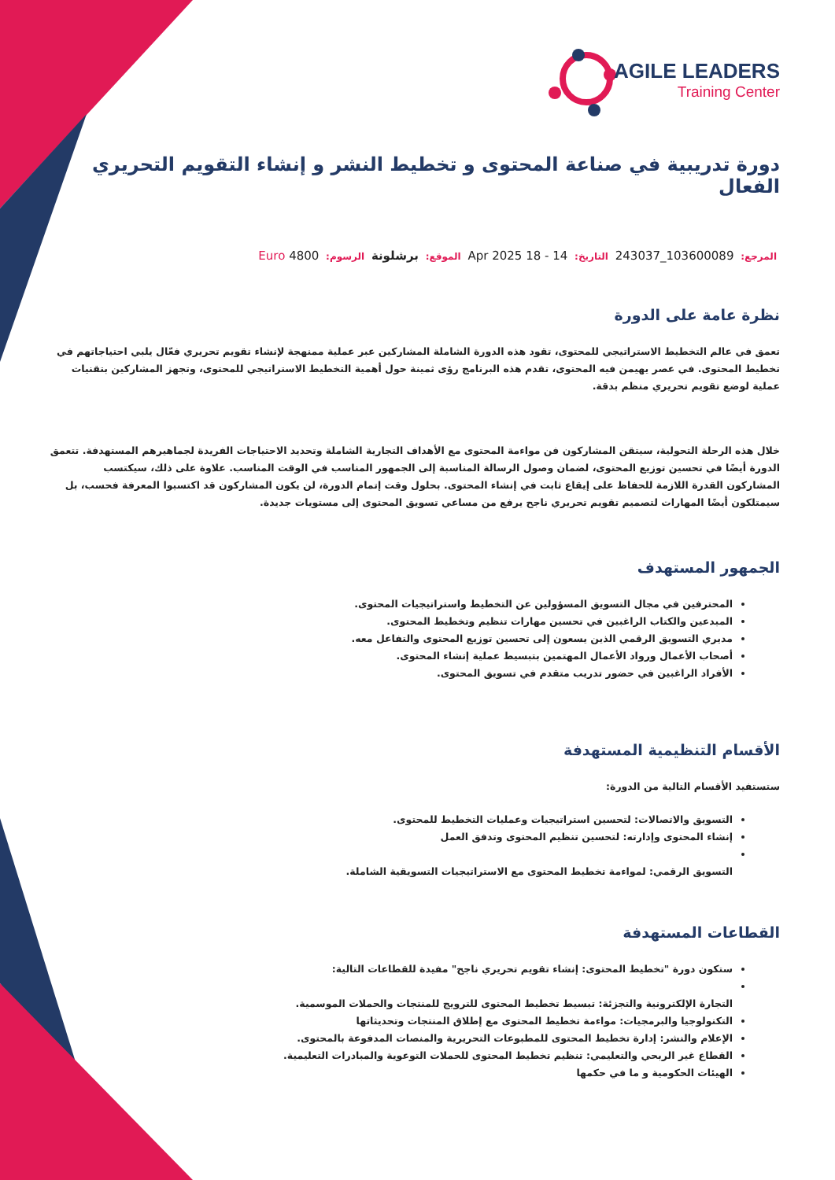AGILE LEADERS
Training Center
دورة تدريبية في صناعة المحتوى و تخطيط النشر و إنشاء التقويم التحريري الفعال
المرجع: 103600089_243037 التاريخ: 14 - 18 Apr 2025 الموقع: برشلونة الرسوم: 4800 Euro
نظرة عامة على الدورة
تعمق في عالم التخطيط الاستراتيجي للمحتوى، تقود هذه الدورة الشاملة المشاركين عبر عملية ممنهجة لإنشاء تقويم تحريري فعّال يلبي احتياجاتهم في تخطيط المحتوى. في عصر يهيمن فيه المحتوى، تقدم هذه البرنامج رؤى ثمينة حول أهمية التخطيط الاستراتيجي للمحتوى، وتجهز المشاركين بتقنيات عملية لوضع تقويم تحريري منظم بدقة.
خلال هذه الرحلة التحولية، سيتقن المشاركون فن مواءمة المحتوى مع الأهداف التجارية الشاملة وتحديد الاحتياجات الفريدة لجماهيرهم المستهدفة. تتعمق الدورة أيضًا في تحسين توزيع المحتوى، لضمان وصول الرسالة المناسبة إلى الجمهور المناسب في الوقت المناسب. علاوة على ذلك، سيكتسب المشاركون القدرة اللازمة للحفاظ على إيقاع ثابت في إنشاء المحتوى. بحلول وقت إتمام الدورة، لن يكون المشاركون قد اكتسبوا المعرفة فحسب، بل سيمتلكون أيضًا المهارات لتصميم تقويم تحريري ناجح يرفع من مساعي تسويق المحتوى إلى مستويات جديدة.
الجمهور المستهدف
المحترفين في مجال التسويق المسؤولين عن التخطيط واستراتيجيات المحتوى.
المبدعين والكتاب الراغبين في تحسين مهارات تنظيم وتخطيط المحتوى.
مديري التسويق الرقمي الذين يسعون إلى تحسين توزيع المحتوى والتفاعل معه.
أصحاب الأعمال ورواد الأعمال المهتمين بتبسيط عملية إنشاء المحتوى.
الأفراد الراغبين في حضور تدريب متقدم في تسويق المحتوى.
الأقسام التنظيمية المستهدفة
ستستفيد الأقسام التالية من الدورة:
التسويق والاتصالات: لتحسين استراتيجيات وعمليات التخطيط للمحتوى.
إنشاء المحتوى وإدارته: لتحسين تنظيم المحتوى وتدفق العمل
التسويق الرقمي: لمواءمة تخطيط المحتوى مع الاستراتيجيات التسويقية الشاملة.
القطاعات المستهدفة
ستكون دورة "تخطيط المحتوى: إنشاء تقويم تحريري ناجح" مفيدة للقطاعات التالية:
التجارة الإلكترونية والتجزئة: تبسيط تخطيط المحتوى للترويج للمنتجات والحملات الموسمية.
التكنولوجيا والبرمجيات: مواءمة تخطيط المحتوى مع إطلاق المنتجات وتحديثاتها
الإعلام والنشر: إدارة تخطيط المحتوى للمطبوعات التحريرية والمنصات المدفوعة بالمحتوى.
القطاع غير الربحي والتعليمي: تنظيم تخطيط المحتوى للحملات التوعوية والمبادرات التعليمية.
الهيئات الحكومية و ما في حكمها